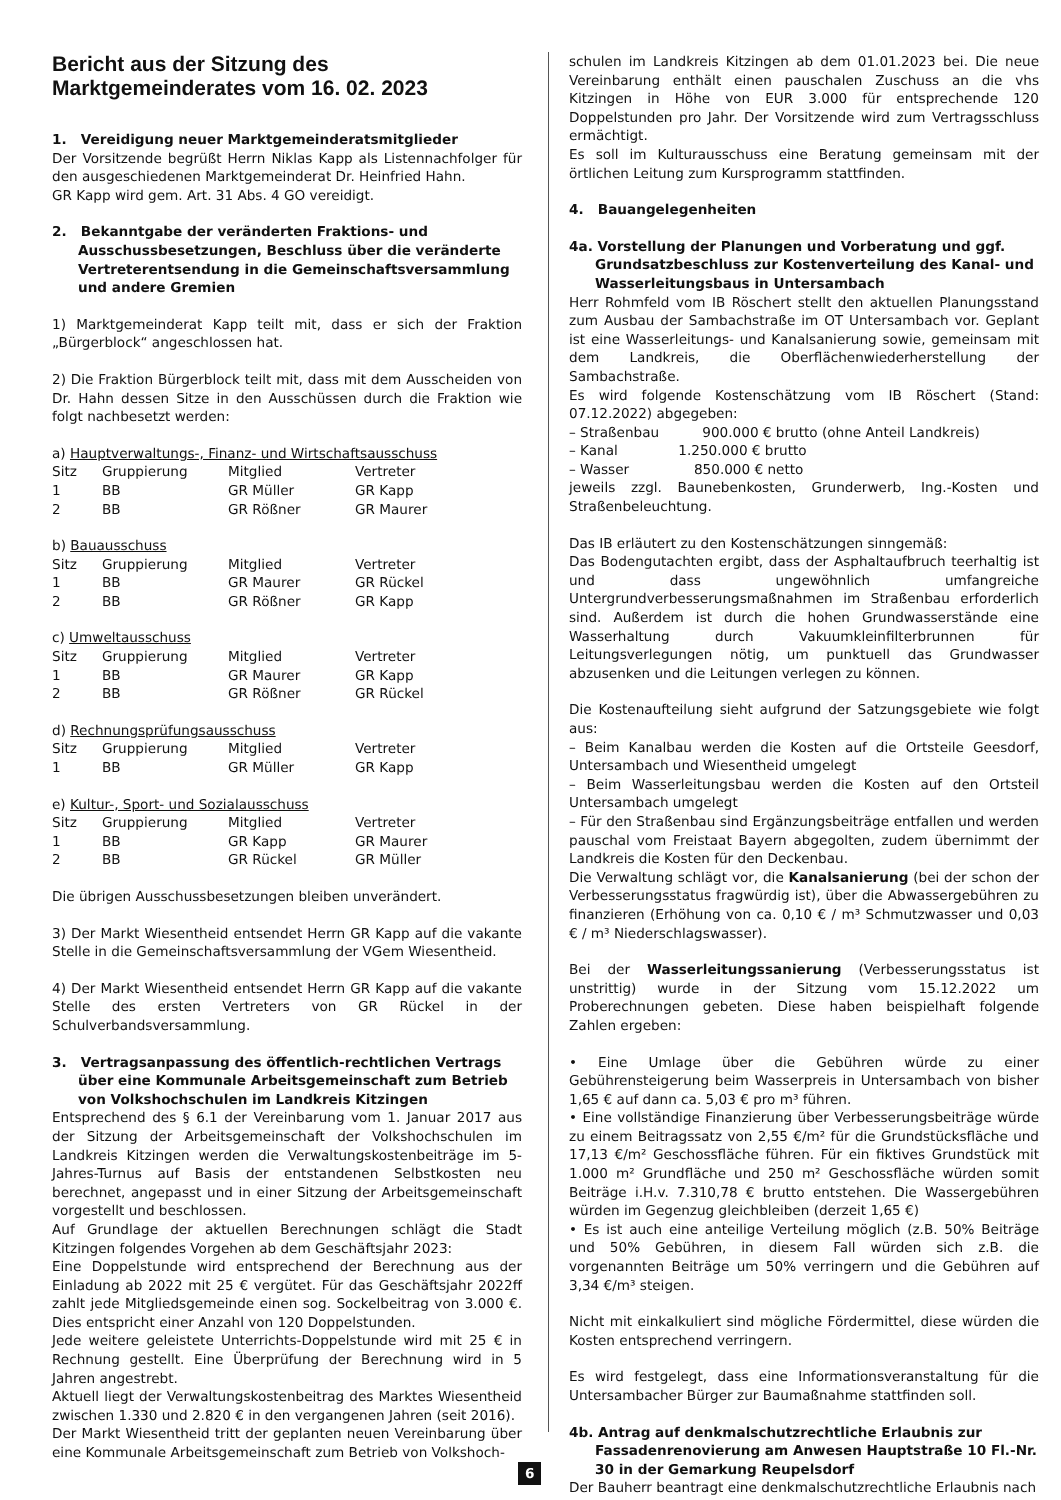Bericht aus der Sitzung des Marktgemeinderates vom 16. 02. 2023
1. Vereidigung neuer Marktgemeinderatsmitglieder
Der Vorsitzende begrüßt Herrn Niklas Kapp als Listennachfolger für den ausgeschiedenen Marktgemeinderat Dr. Heinfried Hahn.
GR Kapp wird gem. Art. 31 Abs. 4 GO vereidigt.
2. Bekanntgabe der veränderten Fraktions- und Ausschussbesetzungen, Beschluss über die veränderte Vertreterentsendung in die Gemeinschaftsversammlung und andere Gremien
1) Marktgemeinderat Kapp teilt mit, dass er sich der Fraktion „Bürgerblock“ angeschlossen hat.
2) Die Fraktion Bürgerblock teilt mit, dass mit dem Ausscheiden von Dr. Hahn dessen Sitze in den Ausschüssen durch die Fraktion wie folgt nachbesetzt werden:
a) Hauptverwaltungs-, Finanz- und Wirtschaftsausschuss
| Sitz | Gruppierung | Mitglied | Vertreter |
| 1 | BB | GR Müller | GR Kapp |
| 2 | BB | GR Rößner | GR Maurer |
b) Bauausschuss
| Sitz | Gruppierung | Mitglied | Vertreter |
| 1 | BB | GR Maurer | GR Rückel |
| 2 | BB | GR Rößner | GR Kapp |
c) Umweltausschuss
| Sitz | Gruppierung | Mitglied | Vertreter |
| 1 | BB | GR Maurer | GR Kapp |
| 2 | BB | GR Rößner | GR Rückel |
d) Rechnungsprüfungsausschuss
| Sitz | Gruppierung | Mitglied | Vertreter |
| 1 | BB | GR Müller | GR Kapp |
e) Kultur-, Sport- und Sozialausschuss
| Sitz | Gruppierung | Mitglied | Vertreter |
| 1 | BB | GR Kapp | GR Maurer |
| 2 | BB | GR Rückel | GR Müller |
Die übrigen Ausschussbesetzungen bleiben unverändert.
3) Der Markt Wiesentheid entsendet Herrn GR Kapp auf die vakante Stelle in die Gemeinschaftsversammlung der VGem Wiesentheid.
4) Der Markt Wiesentheid entsendet Herrn GR Kapp auf die vakante Stelle des ersten Vertreters von GR Rückel in der Schulverbandsversammlung.
3. Vertragsanpassung des öffentlich-rechtlichen Vertrags über eine Kommunale Arbeitsgemeinschaft zum Betrieb von Volkshochschulen im Landkreis Kitzingen
Entsprechend des § 6.1 der Vereinbarung vom 1. Januar 2017 aus der Sitzung der Arbeitsgemeinschaft der Volkshochschulen im Landkreis Kitzingen werden die Verwaltungskostenbeiträge im 5-Jahres-Turnus auf Basis der entstandenen Selbstkosten neu berechnet, angepasst und in einer Sitzung der Arbeitsgemeinschaft vorgestellt und beschlossen.
Auf Grundlage der aktuellen Berechnungen schlägt die Stadt Kitzingen folgendes Vorgehen ab dem Geschäftsjahr 2023:
Eine Doppelstunde wird entsprechend der Berechnung aus der Einladung ab 2022 mit 25 € vergütet. Für das Geschäftsjahr 2022ff zahlt jede Mitgliedsgemeinde einen sog. Sockelbeitrag von 3.000 €. Dies entspricht einer Anzahl von 120 Doppelstunden.
Jede weitere geleistete Unterrichts-Doppelstunde wird mit 25 € in Rechnung gestellt. Eine Überprüfung der Berechnung wird in 5 Jahren angestrebt.
Aktuell liegt der Verwaltungskostenbeitrag des Marktes Wiesentheid zwischen 1.330 und 2.820 € in den vergangenen Jahren (seit 2016).
Der Markt Wiesentheid tritt der geplanten neuen Vereinbarung über eine Kommunale Arbeitsgemeinschaft zum Betrieb von Volkshoch-
schulen im Landkreis Kitzingen ab dem 01.01.2023 bei. Die neue Vereinbarung enthält einen pauschalen Zuschuss an die vhs Kitzingen in Höhe von EUR 3.000 für entsprechende 120 Doppelstunden pro Jahr. Der Vorsitzende wird zum Vertragsschluss ermächtigt.
Es soll im Kulturausschuss eine Beratung gemeinsam mit der örtlichen Leitung zum Kursprogramm stattfinden.
4. Bauangelegenheiten
4a. Vorstellung der Planungen und Vorberatung und ggf. Grundsatzbeschluss zur Kostenverteilung des Kanal- und Wasserleitungsbaus in Untersambach
Herr Rohmfeld vom IB Röschert stellt den aktuellen Planungsstand zum Ausbau der Sambachstraße im OT Untersambach vor. Geplant ist eine Wasserleitungs- und Kanalsanierung sowie, gemeinsam mit dem Landkreis, die Oberflächenwiederherstellung der Sambachstraße.
Es wird folgende Kostenschätzung vom IB Röschert (Stand: 07.12.2022) abgegeben:
– Straßenbau 900.000 € brutto (ohne Anteil Landkreis)
– Kanal 1.250.000 € brutto
– Wasser 850.000 € netto
jeweils zzgl. Baunebenkosten, Grunderwerb, Ing.-Kosten und Straßenbeleuchtung.
Das IB erläutert zu den Kostenschätzungen sinngemäß:
Das Bodengutachten ergibt, dass der Asphaltaufbruch teerhaltig ist und dass ungewöhnlich umfangreiche Untergrundverbesserungsmaßnahmen im Straßenbau erforderlich sind. Außerdem ist durch die hohen Grundwasserstände eine Wasserhaltung durch Vakuumkleinfilterbrunnen für Leitungsverlegungen nötig, um punktuell das Grundwasser abzusenken und die Leitungen verlegen zu können.
Die Kostenaufteilung sieht aufgrund der Satzungsgebiete wie folgt aus:
– Beim Kanalbau werden die Kosten auf die Ortsteile Geesdorf, Untersambach und Wiesentheid umgelegt
– Beim Wasserleitungsbau werden die Kosten auf den Ortsteil Untersambach umgelegt
– Für den Straßenbau sind Ergänzungsbeiträge entfallen und werden pauschal vom Freistaat Bayern abgegolten, zudem übernimmt der Landkreis die Kosten für den Deckenbau.
Die Verwaltung schlägt vor, die Kanalsanierung (bei der schon der Verbesserungsstatus fragwürdig ist), über die Abwassergebühren zu finanzieren (Erhöhung von ca. 0,10 € / m³ Schmutzwasser und 0,03 € / m³ Niederschlagswasser).
Bei der Wasserleitungssanierung (Verbesserungsstatus ist unstrittig) wurde in der Sitzung vom 15.12.2022 um Proberechnungen gebeten. Diese haben beispielhaft folgende Zahlen ergeben:
• Eine Umlage über die Gebühren würde zu einer Gebührensteigerung beim Wasserpreis in Untersambach von bisher 1,65 € auf dann ca. 5,03 € pro m³ führen.
• Eine vollständige Finanzierung über Verbesserungsbeiträge würde zu einem Beitragssatz von 2,55 €/m² für die Grundstücksfläche und 17,13 €/m² Geschossfläche führen. Für ein fiktives Grundstück mit 1.000 m² Grundfläche und 250 m² Geschossfläche würden somit Beiträge i.H.v. 7.310,78 € brutto entstehen. Die Wassergebühren würden im Gegenzug gleichbleiben (derzeit 1,65 €)
• Es ist auch eine anteilige Verteilung möglich (z.B. 50% Beiträge und 50% Gebühren, in diesem Fall würden sich z.B. die vorgenannten Beiträge um 50% verringern und die Gebühren auf 3,34 €/m³ steigen.
Nicht mit einkalkuliert sind mögliche Fördermittel, diese würden die Kosten entsprechend verringern.
Es wird festgelegt, dass eine Informationsveranstaltung für die Untersambacher Bürger zur Baumaßnahme stattfinden soll.
4b. Antrag auf denkmalschutzrechtliche Erlaubnis zur Fassadenrenovierung am Anwesen Hauptstraße 10 Fl.-Nr. 30 in der Gemarkung Reupelsdorf
Der Bauherr beantragt eine denkmalschutzrechtliche Erlaubnis nach
6